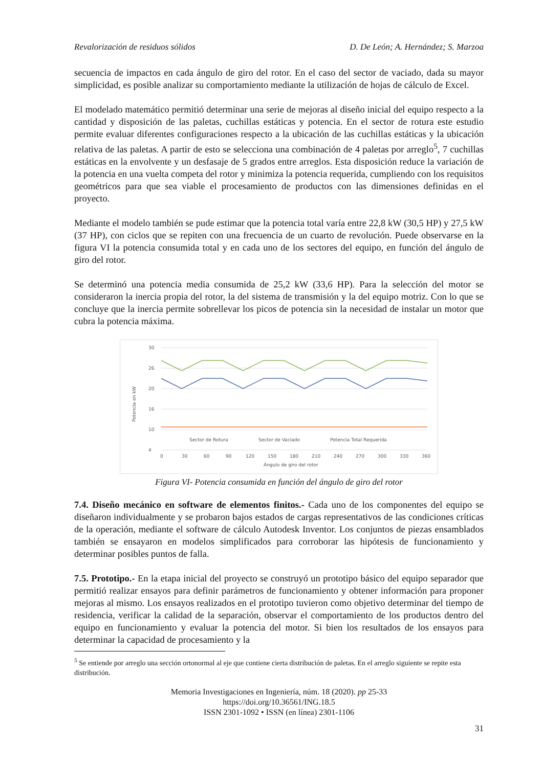Revalorización de residuos sólidos D. De León; A. Hernández; S. Marzoa
secuencia de impactos en cada ángulo de giro del rotor. En el caso del sector de vaciado, dada su mayor simplicidad, es posible analizar su comportamiento mediante la utilización de hojas de cálculo de Excel.
El modelado matemático permitió determinar una serie de mejoras al diseño inicial del equipo respecto a la cantidad y disposición de las paletas, cuchillas estáticas y potencia. En el sector de rotura este estudio permite evaluar diferentes configuraciones respecto a la ubicación de las cuchillas estáticas y la ubicación relativa de las paletas. A partir de esto se selecciona una combinación de 4 paletas por arreglo<sup>5</sup>, 7 cuchillas estáticas en la envolvente y un desfasaje de 5 grados entre arreglos. Esta disposición reduce la variación de la potencia en una vuelta competa del rotor y minimiza la potencia requerida, cumpliendo con los requisitos geométricos para que sea viable el procesamiento de productos con las dimensiones definidas en el proyecto.
Mediante el modelo también se pude estimar que la potencia total varía entre 22,8 kW (30,5 HP) y 27,5 kW (37 HP), con ciclos que se repiten con una frecuencia de un cuarto de revolución. Puede observarse en la figura VI la potencia consumida total y en cada uno de los sectores del equipo, en función del ángulo de giro del rotor.
Se determinó una potencia media consumida de 25,2 kW (33,6 HP). Para la selección del motor se consideraron la inercia propia del rotor, la del sistema de transmisión y la del equipo motriz. Con lo que se concluye que la inercia permite sobrellevar los picos de potencia sin la necesidad de instalar un motor que cubra la potencia máxima.
30
26
20
16
10
4
Potencia en kW
Sector de Rotura
Sector de Vaciado
Potencia Total Requerida
0
30
60
90
120
150
180
210
240
270
300
330
360
Ángulo de giro del rotor
Figura VI- Potencia consumida en función del ángulo de giro del rotor
7.4. Diseño mecánico en software de elementos finitos.- Cada uno de los componentes del equipo se diseñaron individualmente y se probaron bajos estados de cargas representativos de las condiciones críticas de la operación, mediante el software de cálculo Autodesk Inventor. Los conjuntos de piezas ensamblados también se ensayaron en modelos simplificados para corroborar las hipótesis de funcionamiento y determinar posibles puntos de falla.
7.5. Prototipo.- En la etapa inicial del proyecto se construyó un prototipo básico del equipo separador que permitió realizar ensayos para definir parámetros de funcionamiento y obtener información para proponer mejoras al mismo. Los ensayos realizados en el prototipo tuvieron como objetivo determinar del tiempo de residencia, verificar la calidad de la separación, observar el comportamiento de los productos dentro del equipo en funcionamiento y evaluar la potencia del motor. Si bien los resultados de los ensayos para determinar la capacidad de procesamiento y la
<sup>5</sup> Se entiende por arreglo una sección ortonormal al eje que contiene cierta distribución de paletas. En el arreglo siguiente se repite esta distribución.
Memoria Investigaciones en Ingeniería, núm. 18 (2020). pp 25-33
https://doi.org/10.36561/ING.18.5
ISSN 2301-1092 • ISSN (en línea) 2301-1106
31